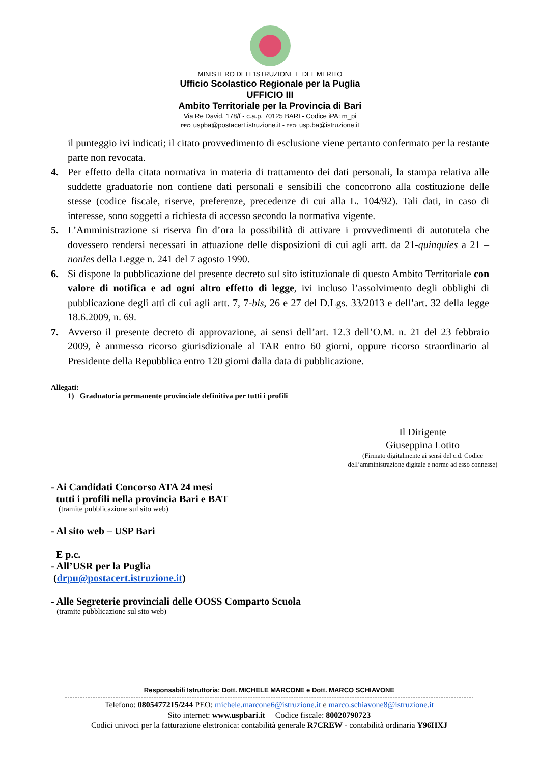MINISTERO DELL’ISTRUZIONE E DEL MERITO
Ufficio Scolastico Regionale per la Puglia
UFFICIO III
Ambito Territoriale per la Provincia di Bari
Via Re David, 178/f - c.a.p. 70125 BARI - Codice iPA: m_pi
PEC: uspba@postacert.istruzione.it - PEO: usp.ba@istruzione.it
il punteggio ivi indicati; il citato provvedimento di esclusione viene pertanto confermato per la restante parte non revocata.
4. Per effetto della citata normativa in materia di trattamento dei dati personali, la stampa relativa alle suddette graduatorie non contiene dati personali e sensibili che concorrono alla costituzione delle stesse (codice fiscale, riserve, preferenze, precedenze di cui alla L. 104/92). Tali dati, in caso di interesse, sono soggetti a richiesta di accesso secondo la normativa vigente.
5. L’Amministrazione si riserva fin d’ora la possibilità di attivare i provvedimenti di autotutela che dovessero rendersi necessari in attuazione delle disposizioni di cui agli artt. da 21-quinquies a 21 – nonies della Legge n. 241 del 7 agosto 1990.
6. Si dispone la pubblicazione del presente decreto sul sito istituzionale di questo Ambito Territoriale con valore di notifica e ad ogni altro effetto di legge, ivi incluso l’assolvimento degli obblighi di pubblicazione degli atti di cui agli artt. 7, 7-bis, 26 e 27 del D.Lgs. 33/2013 e dell’art. 32 della legge 18.6.2009, n. 69.
7. Avverso il presente decreto di approvazione, ai sensi dell’art. 12.3 dell’O.M. n. 21 del 23 febbraio 2009, è ammesso ricorso giurisdizionale al TAR entro 60 giorni, oppure ricorso straordinario al Presidente della Repubblica entro 120 giorni dalla data di pubblicazione.
Allegati:
1) Graduatoria permanente provinciale definitiva per tutti i profili
Il Dirigente
Giuseppina Lotito
(Firmato digitalmente ai sensi del c.d. Codice
dell’amministrazione digitale e norme ad esso connesse)
- Ai Candidati Concorso ATA 24 mesi
tutti i profili nella provincia Bari e BAT
(tramite pubblicazione sul sito web)
- Al sito web – USP Bari
E p.c.
- All’USR per la Puglia
(drpu@postacert.istruzione.it)
- Alle Segreterie provinciali delle OOSS Comparto Scuola
(tramite pubblicazione sul sito web)
Responsabili Istruttoria: Dott. MICHELE MARCONE e Dott. MARCO SCHIAVONE
Telefono: 0805477215/244 PEO: michele.marcone6@istruzione.it e marco.schiavone8@istruzione.it
Sito internet: www.uspbari.it Codice fiscale: 80020790723
Codici univoci per la fatturazione elettronica: contabilità generale R7CREW - contabilità ordinaria Y96HXJ